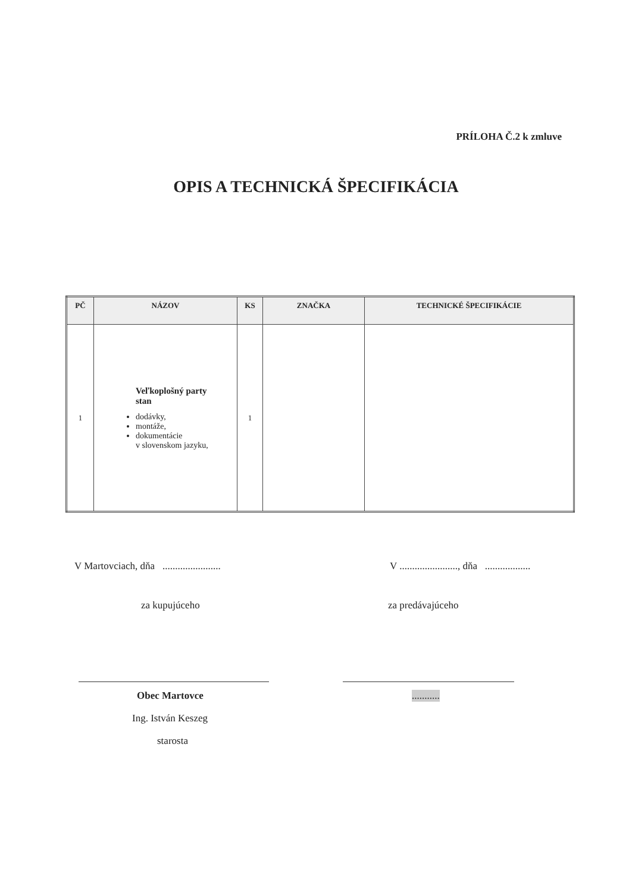PRÍLOHA Č.2 k zmluve
OPIS A TECHNICKÁ ŠPECIFIKÁCIA
| PČ | NÁZOV | KS | ZNAČKA | TECHNICKÉ ŠPECIFIKÁCIE |
| --- | --- | --- | --- | --- |
| 1 | Veľkoplošný party stan dodávky, montáže, dokumentácie v slovenskom jazyku, | 1 | | |
V Martovciach, dňa .......................
V ......................., dňa ..................
za kupujúceho za predávajúceho
Obec Martovce ...........
Ing. István Keszeg
starosta